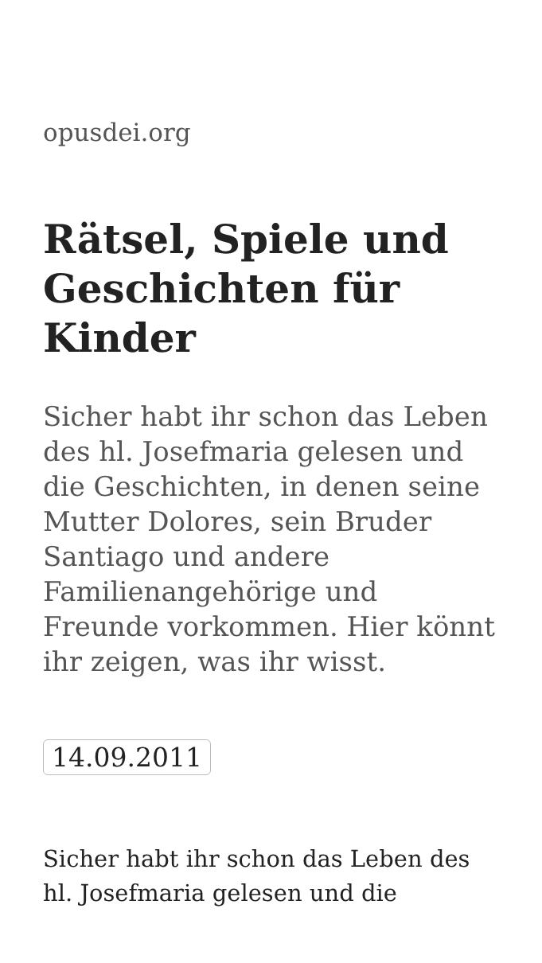opusdei.org
Rätsel, Spiele und Geschichten für Kinder
Sicher habt ihr schon das Leben des hl. Josefmaria gelesen und die Geschichten, in denen seine Mutter Dolores, sein Bruder Santiago und andere Familienangehörige und Freunde vorkommen. Hier könnt ihr zeigen, was ihr wisst.
14.09.2011
Sicher habt ihr schon das Leben des hl. Josefmaria gelesen und die